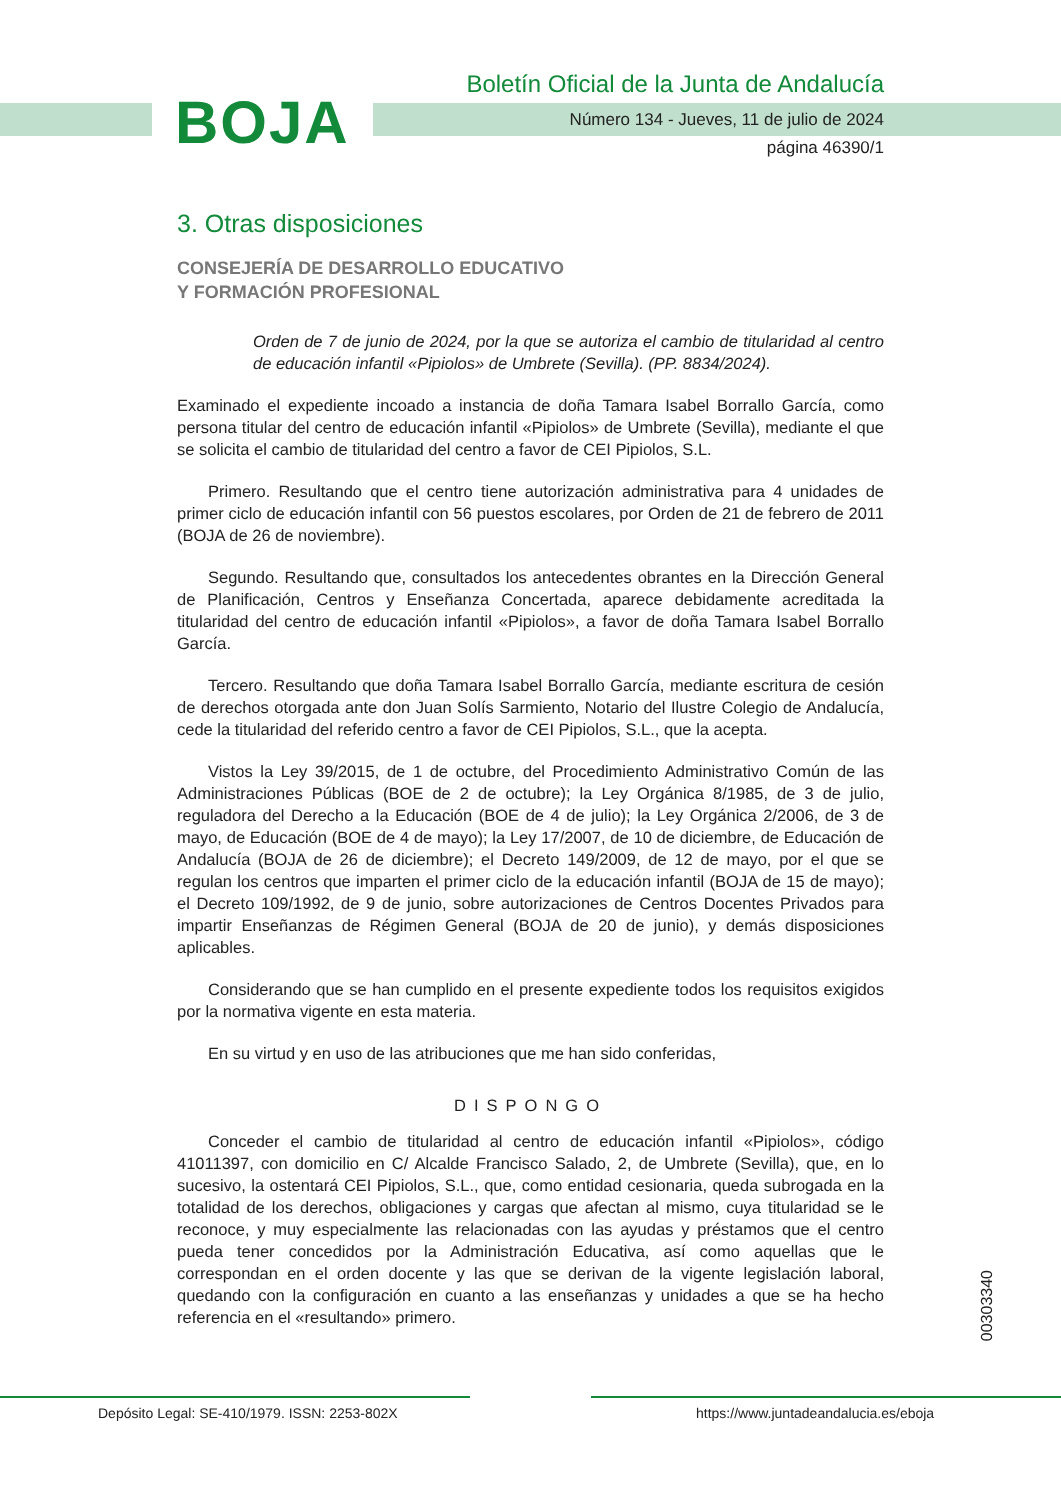BOJA
Boletín Oficial de la Junta de Andalucía
Número 134 - Jueves, 11 de julio de 2024
página 46390/1
3. Otras disposiciones
CONSEJERÍA DE DESARROLLO EDUCATIVO
Y FORMACIÓN PROFESIONAL
Orden de 7 de junio de 2024, por la que se autoriza el cambio de titularidad al centro de educación infantil «Pipiolos» de Umbrete (Sevilla). (PP. 8834/2024).
Examinado el expediente incoado a instancia de doña Tamara Isabel Borrallo García, como persona titular del centro de educación infantil «Pipiolos» de Umbrete (Sevilla), mediante el que se solicita el cambio de titularidad del centro a favor de CEI Pipiolos, S.L.
Primero. Resultando que el centro tiene autorización administrativa para 4 unidades de primer ciclo de educación infantil con 56 puestos escolares, por Orden de 21 de febrero de 2011 (BOJA de 26 de noviembre).
Segundo. Resultando que, consultados los antecedentes obrantes en la Dirección General de Planificación, Centros y Enseñanza Concertada, aparece debidamente acreditada la titularidad del centro de educación infantil «Pipiolos», a favor de doña Tamara Isabel Borrallo García.
Tercero. Resultando que doña Tamara Isabel Borrallo García, mediante escritura de cesión de derechos otorgada ante don Juan Solís Sarmiento, Notario del Ilustre Colegio de Andalucía, cede la titularidad del referido centro a favor de CEI Pipiolos, S.L., que la acepta.
Vistos la Ley 39/2015, de 1 de octubre, del Procedimiento Administrativo Común de las Administraciones Públicas (BOE de 2 de octubre); la Ley Orgánica 8/1985, de 3 de julio, reguladora del Derecho a la Educación (BOE de 4 de julio); la Ley Orgánica 2/2006, de 3 de mayo, de Educación (BOE de 4 de mayo); la Ley 17/2007, de 10 de diciembre, de Educación de Andalucía (BOJA de 26 de diciembre); el Decreto 149/2009, de 12 de mayo, por el que se regulan los centros que imparten el primer ciclo de la educación infantil (BOJA de 15 de mayo); el Decreto 109/1992, de 9 de junio, sobre autorizaciones de Centros Docentes Privados para impartir Enseñanzas de Régimen General (BOJA de 20 de junio), y demás disposiciones aplicables.
Considerando que se han cumplido en el presente expediente todos los requisitos exigidos por la normativa vigente en esta materia.
En su virtud y en uso de las atribuciones que me han sido conferidas,
DISPONGO
Conceder el cambio de titularidad al centro de educación infantil «Pipiolos», código 41011397, con domicilio en C/ Alcalde Francisco Salado, 2, de Umbrete (Sevilla), que, en lo sucesivo, la ostentará CEI Pipiolos, S.L., que, como entidad cesionaria, queda subrogada en la totalidad de los derechos, obligaciones y cargas que afectan al mismo, cuya titularidad se le reconoce, y muy especialmente las relacionadas con las ayudas y préstamos que el centro pueda tener concedidos por la Administración Educativa, así como aquellas que le correspondan en el orden docente y las que se derivan de la vigente legislación laboral, quedando con la configuración en cuanto a las enseñanzas y unidades a que se ha hecho referencia en el «resultando» primero.
00303340
Depósito Legal: SE-410/1979. ISSN: 2253-802X https://www.juntadeandalucia.es/eboja